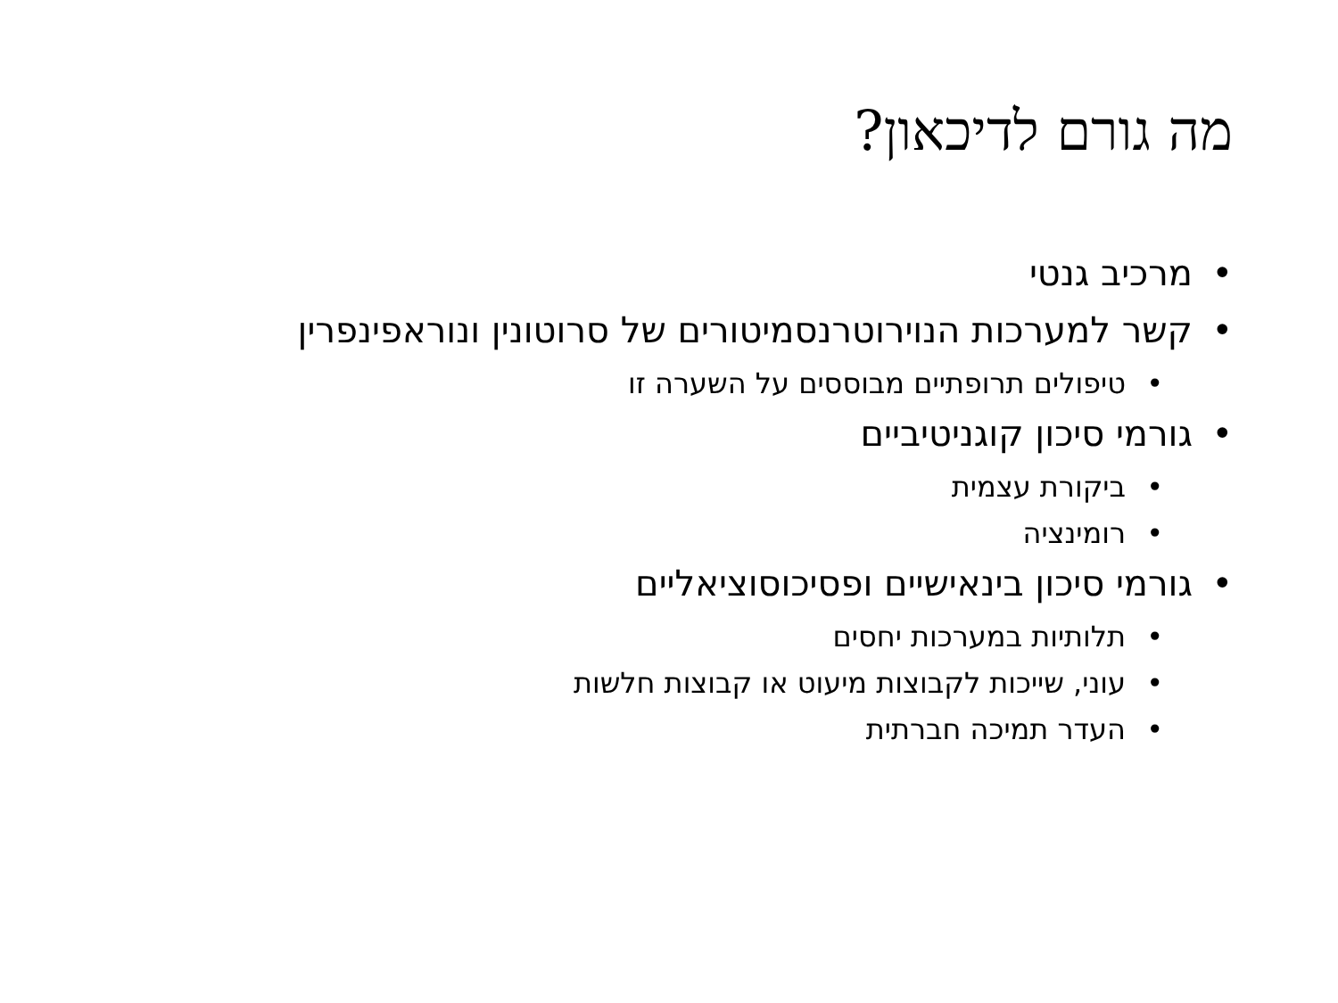מה גורם לדיכאון?
• מרכיב גנטי
• קשר למערכות הנוירוטרנסמיטורים של סרוטונין ונוראפינפרין
• טיפולים תרופתיים מבוססים על השערה זו
• גורמי סיכון קוגניטיביים
• ביקורת עצמית
• רומינציה
• גורמי סיכון בינאישיים ופסיכוסוציאליים
• תלותיות במערכות יחסים
• עוני, שייכות לקבוצות מיעוט או קבוצות חלשות
• העדר תמיכה חברתית